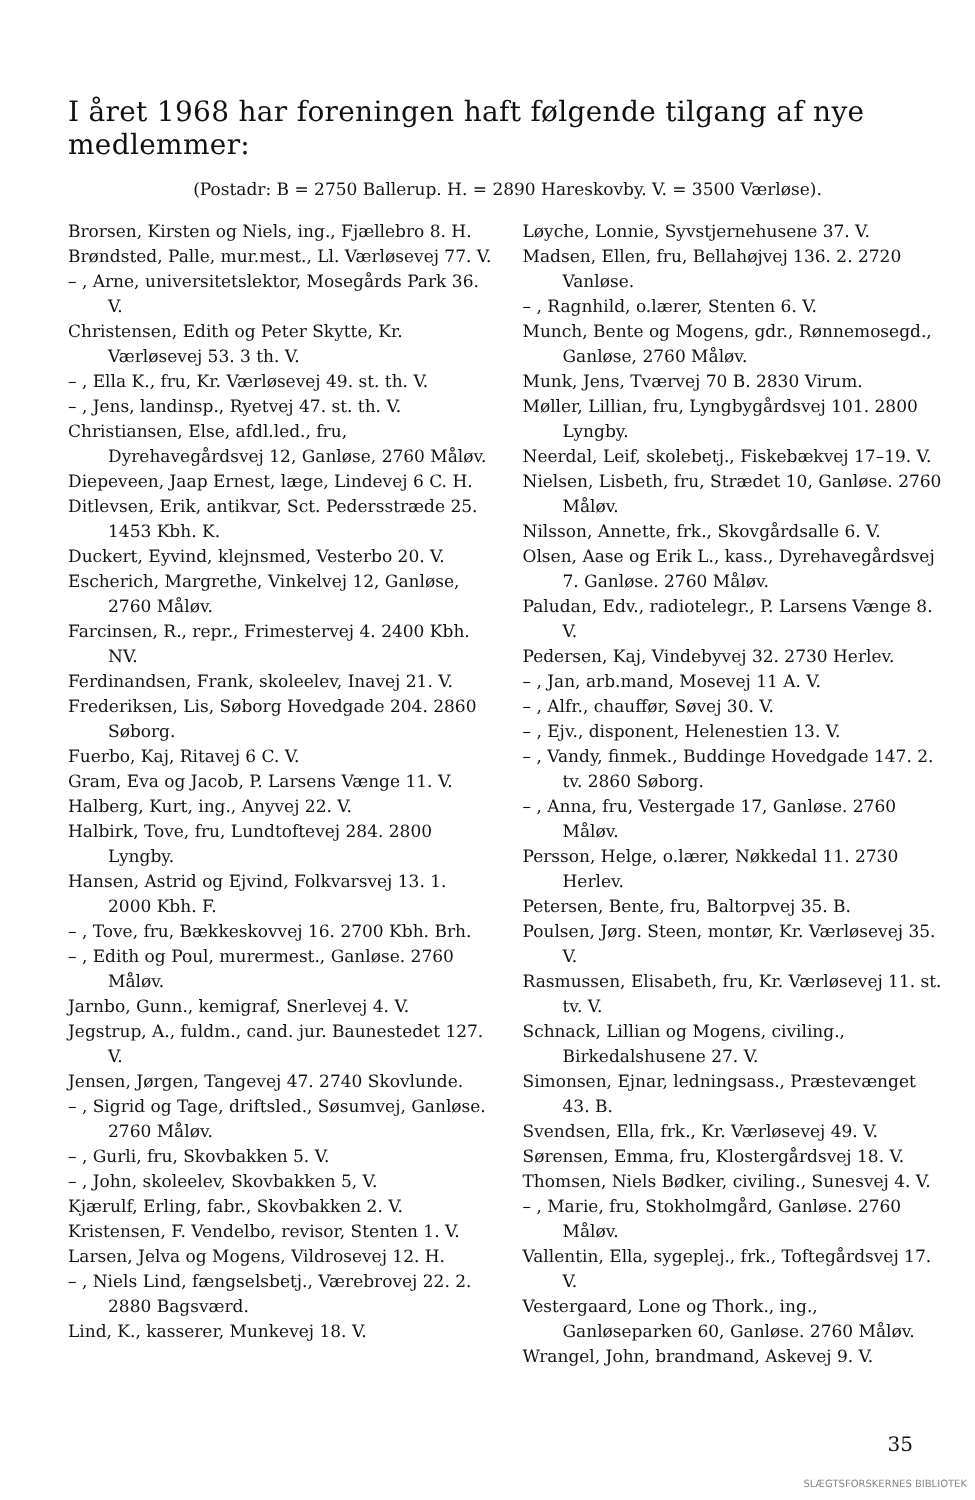I året 1968 har foreningen haft følgende tilgang af nye medlemmer:
(Postadr: B = 2750 Ballerup. H. = 2890 Hareskovby. V. = 3500 Værløse).
Brorsen, Kirsten og Niels, ing., Fjællebro 8. H.
Brøndsted, Palle, mur.mest., Ll. Værløsevej 77. V.
– , Arne, universitetslektor, Mosegårds Park 36. V.
Christensen, Edith og Peter Skytte, Kr. Værløsevej 53. 3 th. V.
– , Ella K., fru, Kr. Værløsevej 49. st. th. V.
– , Jens, landinsp., Ryetvej 47. st. th. V.
Christiansen, Else, afdl.led., fru, Dyrehavegårdsvej 12, Ganløse, 2760 Måløv.
Diepeveen, Jaap Ernest, læge, Lindevej 6 C. H.
Ditlevsen, Erik, antikvar, Sct. Pedersstræde 25. 1453 Kbh. K.
Duckert, Eyvind, klejnsmed, Vesterbo 20. V.
Escherich, Margrethe, Vinkelvej 12, Ganløse, 2760 Måløv.
Farcinsen, R., repr., Frimestervej 4. 2400 Kbh. NV.
Ferdinandsen, Frank, skoleelev, Inavej 21. V.
Frederiksen, Lis, Søborg Hovedgade 204. 2860 Søborg.
Fuerbo, Kaj, Ritavej 6 C. V.
Gram, Eva og Jacob, P. Larsens Vænge 11. V.
Halberg, Kurt, ing., Anyvej 22. V.
Halbirk, Tove, fru, Lundtoftevej 284. 2800 Lyngby.
Hansen, Astrid og Ejvind, Folkvarsvej 13. 1. 2000 Kbh. F.
– , Tove, fru, Bækkeskovvej 16. 2700 Kbh. Brh.
– , Edith og Poul, murermest., Ganløse. 2760 Måløv.
Jarnbo, Gunn., kemigraf, Snerlevej 4. V.
Jegstrup, A., fuldm., cand. jur. Baunestedet 127. V.
Jensen, Jørgen, Tangevej 47. 2740 Skovlunde.
– , Sigrid og Tage, driftsled., Søsumvej, Ganløse. 2760 Måløv.
– , Gurli, fru, Skovbakken 5. V.
– , John, skoleelev, Skovbakken 5, V.
Kjærulf, Erling, fabr., Skovbakken 2. V.
Kristensen, F. Vendelbo, revisor, Stenten 1. V.
Larsen, Jelva og Mogens, Vildrosevej 12. H.
– , Niels Lind, fængselsbetj., Værebrovej 22. 2. 2880 Bagsværd.
Lind, K., kasserer, Munkevej 18. V.
Løyche, Lonnie, Syvstjernehusene 37. V.
Madsen, Ellen, fru, Bellahøjvej 136. 2. 2720 Vanløse.
– , Ragnhild, o.lærer, Stenten 6. V.
Munch, Bente og Mogens, gdr., Rønnemosegd., Ganløse, 2760 Måløv.
Munk, Jens, Tværvej 70 B. 2830 Virum.
Møller, Lillian, fru, Lyngbygårdsvej 101. 2800 Lyngby.
Neerdal, Leif, skolebetj., Fiskebækvej 17–19. V.
Nielsen, Lisbeth, fru, Strædet 10, Ganløse. 2760 Måløv.
Nilsson, Annette, frk., Skovgårdsalle 6. V.
Olsen, Aase og Erik L., kass., Dyrehavegårdsvej 7. Ganløse. 2760 Måløv.
Paludan, Edv., radiotelegr., P. Larsens Vænge 8. V.
Pedersen, Kaj, Vindebyvej 32. 2730 Herlev.
– , Jan, arb.mand, Mosevej 11 A. V.
– , Alfr., chauffør, Søvej 30. V.
– , Ejv., disponent, Helenestien 13. V.
– , Vandy, finmek., Buddinge Hovedgade 147. 2. tv. 2860 Søborg.
– , Anna, fru, Vestergade 17, Ganløse. 2760 Måløv.
Persson, Helge, o.lærer, Nøkkedal 11. 2730 Herlev.
Petersen, Bente, fru, Baltorpvej 35. B.
Poulsen, Jørg. Steen, montør, Kr. Værløsevej 35. V.
Rasmussen, Elisabeth, fru, Kr. Værløsevej 11. st. tv. V.
Schnack, Lillian og Mogens, civiling., Birkedalshusene 27. V.
Simonsen, Ejnar, ledningsass., Præstevænget 43. B.
Svendsen, Ella, frk., Kr. Værløsevej 49. V.
Sørensen, Emma, fru, Klostergårdsvej 18. V.
Thomsen, Niels Bødker, civiling., Sunesvej 4. V.
– , Marie, fru, Stokholmgård, Ganløse. 2760 Måløv.
Vallentin, Ella, sygeplej., frk., Toftegårdsvej 17. V.
Vestergaard, Lone og Thork., ing., Ganløseparken 60, Ganløse. 2760 Måløv.
Wrangel, John, brandmand, Askevej 9. V.
35
SLÆGTSFORSKERNES BIBLIOTEK